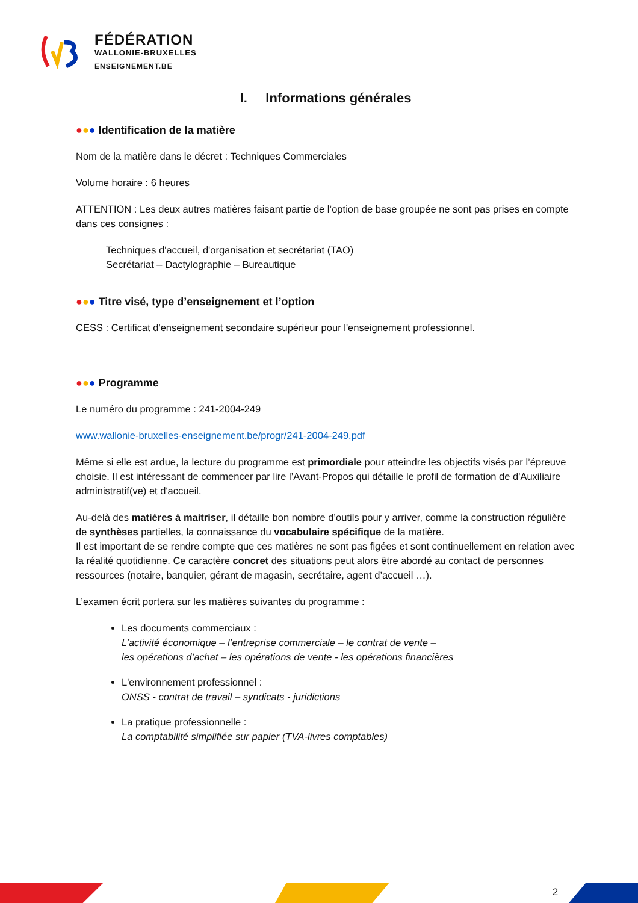FÉDÉRATION
WALLONIE-BRUXELLES
ENSEIGNEMENT.BE
I. Informations générales
●●● Identification de la matière
Nom de la matière dans le décret : Techniques Commerciales
Volume horaire : 6 heures
ATTENTION : Les deux autres matières faisant partie de l’option de base groupée ne sont pas prises en compte dans ces consignes :
Techniques d'accueil, d'organisation et secrétariat (TAO)
Secrétariat – Dactylographie – Bureautique
●●● Titre visé, type d’enseignement et l’option
CESS : Certificat d'enseignement secondaire supérieur pour l'enseignement professionnel.
●●● Programme
Le numéro du programme : 241-2004-249
www.wallonie-bruxelles-enseignement.be/progr/241-2004-249.pdf
Même si elle est ardue, la lecture du programme est primordiale pour atteindre les objectifs visés par l’épreuve choisie. Il est intéressant de commencer par lire l’Avant-Propos qui détaille le profil de formation de d'Auxiliaire administratif(ve) et d'accueil.
Au-delà des matières à maitriser, il détaille bon nombre d’outils pour y arriver, comme la construction régulière de synthèses partielles, la connaissance du vocabulaire spécifique de la matière.
Il est important de se rendre compte que ces matières ne sont pas figées et sont continuellement en relation avec la réalité quotidienne. Ce caractère concret des situations peut alors être abordé au contact de personnes ressources (notaire, banquier, gérant de magasin, secrétaire, agent d’accueil …).
L’examen écrit portera sur les matières suivantes du programme :
Les documents commerciaux :
L’activité économique – l’entreprise commerciale – le contrat de vente –
les opérations d’achat – les opérations de vente - les opérations financières
L'environnement professionnel :
ONSS - contrat de travail – syndicats - juridictions
La pratique professionnelle :
La comptabilité simplifiée sur papier (TVA-livres comptables)
2